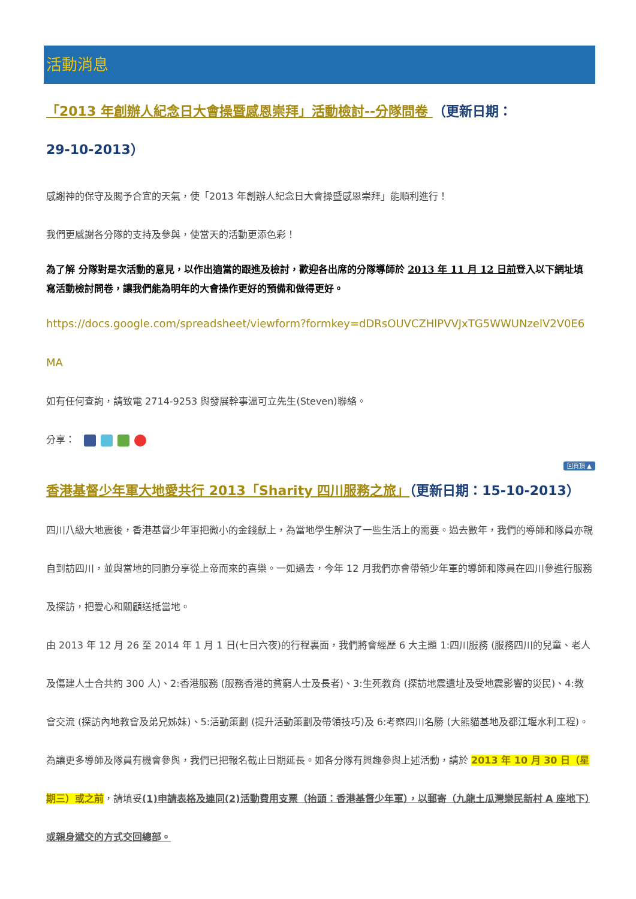活動消息
「2013 年創辦人紀念日大會操暨感恩崇拜」活動檢討--分隊問卷 （更新日期：
29-10-2013）
感謝神的保守及賜予合宜的天氣，使「2013 年創辦人紀念日大會操暨感恩崇拜」能順利進行！
我們更感謝各分隊的支持及參與，使當天的活動更添色彩！
為了解 分隊對是次活動的意見，以作出適當的跟進及檢討，歡迎各出席的分隊導師於 2013 年 11 月 12 日前登入以下網址填寫活動檢討問卷，讓我們能為明年的大會操作更好的預備和做得更好。
https://docs.google.com/spreadsheet/viewform?formkey=dDRsOUVCZHlPVVJxTG5WWUNzelV2V0E6
MA
如有任何查詢，請致電 2714-9253 與發展幹事溫可立先生(Steven)聯絡。
分享：
回頁頂 ▲
香港基督少年軍大地愛共行 2013「Sharity 四川服務之旅」（更新日期：15-10-2013）
四川八級大地震後，香港基督少年軍把微小的金錢獻上，為當地學生解決了一些生活上的需要。過去數年，我們的導師和隊員亦親自到訪四川，並與當地的同胞分享從上帝而來的喜樂。一如過去，今年 12 月我們亦會帶領少年軍的導師和隊員在四川參進行服務及探訪，把愛心和關顧送抵當地。
由 2013 年 12 月 26 至 2014 年 1 月 1 日(七日六夜)的行程裏面，我們將會經歷 6 大主題 1:四川服務 (服務四川的兒童、老人及傷建人士合共約 300 人)、2:香港服務 (服務香港的貧窮人士及長者)、3:生死教育 (探訪地震遺址及受地震影響的災民)、4:教會交流 (探訪內地教會及弟兄姊妹)、5:活動策劃 (提升活動策劃及帶領技巧)及 6:考察四川名勝 (大熊貓基地及都江堰水利工程)。
為讓更多導師及隊員有機會參與，我們已把報名截止日期延長。如各分隊有興趣參與上述活動，請於 2013 年 10 月 30 日（星期三）或之前，請填妥(1)申請表格及連同(2)活動費用支票（抬頭：香港基督少年軍），以郵寄（九龍土瓜灣樂民新村 A 座地下）或親身遞交的方式交回總部。